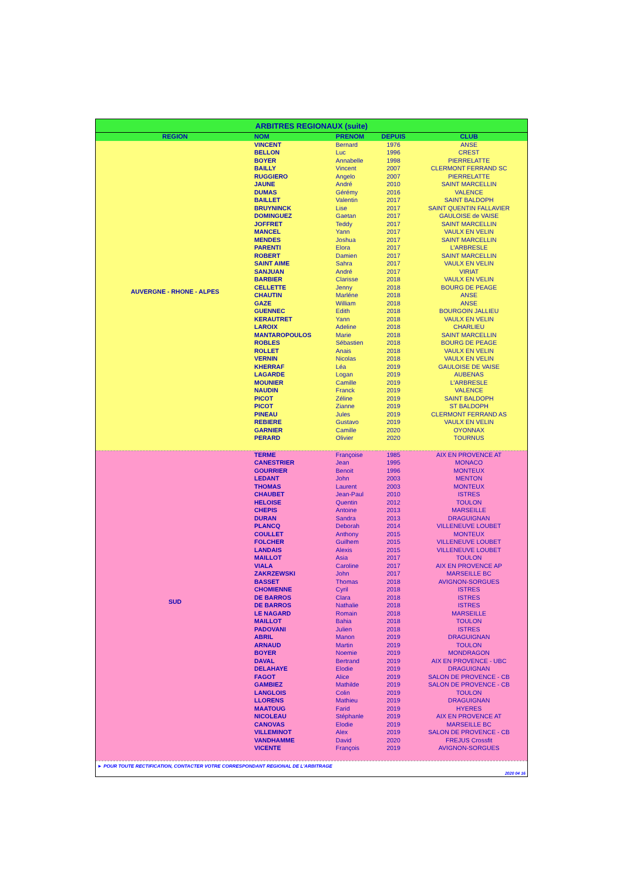| ARBITRES REGIONAUX (suite) | | | | |
| REGION | NOM | PRENOM | DEPUIS | CLUB |
| AUVERGNE - RHONE - ALPES | VINCENT | Bernard | 1976 | ANSE |
| | BELLON | Luc | 1996 | CREST |
| | BOYER | Annabelle | 1998 | PIERRELATTE |
| | BAILLY | Vincent | 2007 | CLERMONT FERRAND SC |
| | RUGGIERO | Angelo | 2007 | PIERRELATTE |
| | JAUNE | André | 2010 | SAINT MARCELLIN |
| | DUMAS | Gérémy | 2016 | VALENCE |
| | BAILLET | Valentin | 2017 | SAINT BALDOPH |
| | BRUYNINCK | Lise | 2017 | SAINT QUENTIN FALLAVIER |
| | DOMINGUEZ | Gaetan | 2017 | GAULOISE de VAISE |
| | JOFFRET | Teddy | 2017 | SAINT MARCELLIN |
| | MANCEL | Yann | 2017 | VAULX EN VELIN |
| | MENDES | Joshua | 2017 | SAINT MARCELLIN |
| | PARENTI | Elora | 2017 | L'ARBRESLE |
| | ROBERT | Damien | 2017 | SAINT MARCELLIN |
| | SAINT AIME | Sahra | 2017 | VAULX EN VELIN |
| | SANJUAN | André | 2017 | VIRIAT |
| | BARBIER | Clarisse | 2018 | VAULX EN VELIN |
| | CELLETTE | Jenny | 2018 | BOURG DE PEAGE |
| | CHAUTIN | Marléne | 2018 | ANSE |
| | GAZE | William | 2018 | ANSE |
| | GUENNEC | Edith | 2018 | BOURGOIN JALLIEU |
| | KERAUTRET | Yann | 2018 | VAULX EN VELIN |
| | LAROIX | Adeline | 2018 | CHARLIEU |
| | MANTAROPOULOS | Marie | 2018 | SAINT MARCELLIN |
| | ROBLES | Sébastien | 2018 | BOURG DE PEAGE |
| | ROLLET | Anais | 2018 | VAULX EN VELIN |
| | VERNIN | Nicolas | 2018 | VAULX EN VELIN |
| | KHERRAF | Léa | 2019 | GAULOISE DE VAISE |
| | LAGARDE | Logan | 2019 | AUBENAS |
| | MOUNIER | Camille | 2019 | L'ARBRESLE |
| | NAUDIN | Franck | 2019 | VALENCE |
| | PICOT | Zéline | 2019 | SAINT BALDOPH |
| | PICOT | Zianne | 2019 | ST BALDOPH |
| | PINEAU | Jules | 2019 | CLERMONT FERRAND AS |
| | REBIERE | Gustavo | 2019 | VAULX EN VELIN |
| | GARNIER | Camille | 2020 | OYONNAX |
| | PERARD | Olivier | 2020 | TOURNUS |
| SUD | TERME | Françoise | 1985 | AIX EN PROVENCE AT |
| | CANESTRIER | Jean | 1995 | MONACO |
| | GOURRIER | Benoit | 1996 | MONTEUX |
| | LEDANT | John | 2003 | MENTON |
| | THOMAS | Laurent | 2003 | MONTEUX |
| | CHAUBET | Jean-Paul | 2010 | ISTRES |
| | HELOISE | Quentin | 2012 | TOULON |
| | CHEPIS | Antoine | 2013 | MARSEILLE |
| | DURAN | Sandra | 2013 | DRAGUIGNAN |
| | PLANCQ | Deborah | 2014 | VILLENEUVE LOUBET |
| | COULLET | Anthony | 2015 | MONTEUX |
| | FOLCHER | Guilhem | 2015 | VILLENEUVE LOUBET |
| | LANDAIS | Alexis | 2015 | VILLENEUVE LOUBET |
| | MAILLOT | Asia | 2017 | TOULON |
| | VIALA | Caroline | 2017 | AIX EN PROVENCE AP |
| | ZAKRZEWSKI | John | 2017 | MARSEILLE BC |
| | BASSET | Thomas | 2018 | AVIGNON-SORGUES |
| | CHOMIENNE | Cyril | 2018 | ISTRES |
| | DE BARROS | Clara | 2018 | ISTRES |
| | DE BARROS | Nathalie | 2018 | ISTRES |
| | LE NAGARD | Romain | 2018 | MARSEILLE |
| | MAILLOT | Bahia | 2018 | TOULON |
| | PADOVANI | Julien | 2018 | ISTRES |
| | ABRIL | Manon | 2019 | DRAGUIGNAN |
| | ARNAUD | Martin | 2019 | TOULON |
| | BOYER | Noemie | 2019 | MONDRAGON |
| | DAVAL | Bertrand | 2019 | AIX EN PROVENCE - UBC |
| | DELAHAYE | Elodie | 2019 | DRAGUIGNAN |
| | FAGOT | Alice | 2019 | SALON DE PROVENCE - CB |
| | GAMBIEZ | Mathilde | 2019 | SALON DE PROVENCE - CB |
| | LANGLOIS | Colin | 2019 | TOULON |
| | LLORENS | Mathieu | 2019 | DRAGUIGNAN |
| | MAATOUG | Farid | 2019 | HYERES |
| | NICOLEAU | Stéphanle | 2019 | AIX EN PROVENCE AT |
| | CANOVAS | Elodie | 2019 | MARSEILLE BC |
| | VILLEMINOT | Alex | 2019 | SALON DE PROVENCE - CB |
| | VANDHAMME | David | 2020 | FREJUS Crossfit |
| | VICENTE | François | 2019 | AVIGNON-SORGUES |
► POUR TOUTE RECTIFICATION, CONTACTER VOTRE CORRESPONDANT REGIONAL DE L'ARBITRAGE
2020 04 16